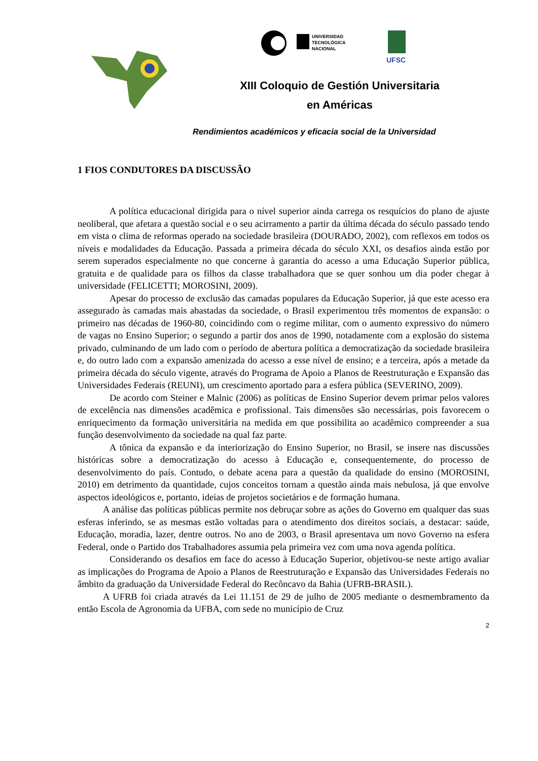UNIVERSIDAD
TECNOLÓGICA
NACIONAL
UFSC
XIII Coloquio de Gestión Universitaria
en Américas
Rendimientos académicos y eficacia social de la Universidad
1 FIOS CONDUTORES DA DISCUSSÃO
A política educacional dirigida para o nível superior ainda carrega os resquícios do plano de ajuste neoliberal, que afetara a questão social e o seu acirramento a partir da última década do século passado tendo em vista o clima de reformas operado na sociedade brasileira (DOURADO, 2002), com reflexos em todos os níveis e modalidades da Educação. Passada a primeira década do século XXI, os desafios ainda estão por serem superados especialmente no que concerne à garantia do acesso a uma Educação Superior pública, gratuita e de qualidade para os filhos da classe trabalhadora que se quer sonhou um dia poder chegar à universidade (FELICETTI; MOROSINI, 2009).
Apesar do processo de exclusão das camadas populares da Educação Superior, já que este acesso era assegurado às camadas mais abastadas da sociedade, o Brasil experimentou três momentos de expansão: o primeiro nas décadas de 1960-80, coincidindo com o regime militar, com o aumento expressivo do número de vagas no Ensino Superior; o segundo a partir dos anos de 1990, notadamente com a explosão do sistema privado, culminando de um lado com o período de abertura política a democratização da sociedade brasileira e, do outro lado com a expansão amenizada do acesso a esse nível de ensino; e a terceira, após a metade da primeira década do século vigente, através do Programa de Apoio a Planos de Reestruturação e Expansão das Universidades Federais (REUNI), um crescimento aportado para a esfera pública (SEVERINO, 2009).
De acordo com Steiner e Malnic (2006) as políticas de Ensino Superior devem primar pelos valores de excelência nas dimensões acadêmica e profissional. Tais dimensões são necessárias, pois favorecem o enriquecimento da formação universitária na medida em que possibilita ao acadêmico compreender a sua função desenvolvimento da sociedade na qual faz parte.
A tônica da expansão e da interiorização do Ensino Superior, no Brasil, se insere nas discussões históricas sobre a democratização do acesso à Educação e, consequentemente, do processo de desenvolvimento do país. Contudo, o debate acena para a questão da qualidade do ensino (MOROSINI, 2010) em detrimento da quantidade, cujos conceitos tornam a questão ainda mais nebulosa, já que envolve aspectos ideológicos e, portanto, ideias de projetos societários e de formação humana.
A análise das políticas públicas permite nos debruçar sobre as ações do Governo em qualquer das suas esferas inferindo, se as mesmas estão voltadas para o atendimento dos direitos sociais, a destacar: saúde, Educação, moradia, lazer, dentre outros. No ano de 2003, o Brasil apresentava um novo Governo na esfera Federal, onde o Partido dos Trabalhadores assumia pela primeira vez com uma nova agenda política.
Considerando os desafios em face do acesso à Educação Superior, objetivou-se neste artigo avaliar as implicações do Programa de Apoio a Planos de Reestruturação e Expansão das Universidades Federais no âmbito da graduação da Universidade Federal do Recôncavo da Bahia (UFRB-BRASIL).
A UFRB foi criada através da Lei 11.151 de 29 de julho de 2005 mediante o desmembramento da então Escola de Agronomia da UFBA, com sede no município de Cruz
2